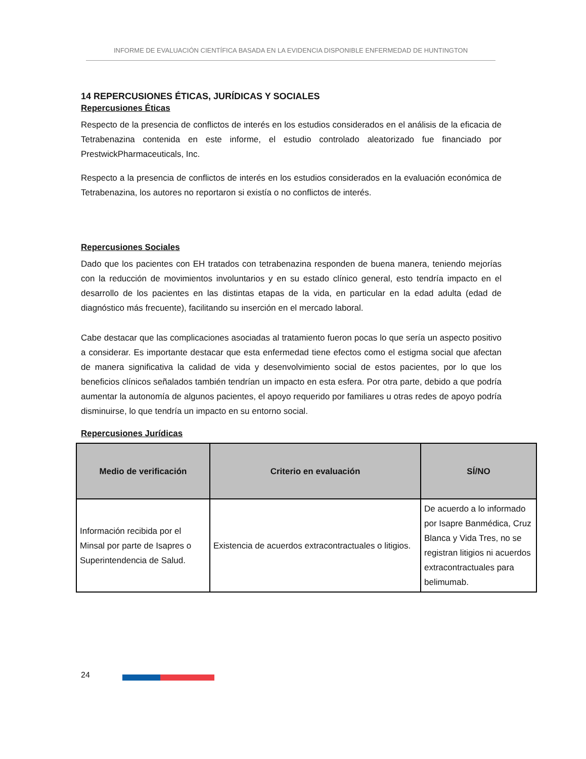INFORME DE EVALUACIÓN CIENTÍFICA BASADA EN LA EVIDENCIA DISPONIBLE ENFERMEDAD DE HUNTINGTON
14 REPERCUSIONES ÉTICAS, JURÍDICAS Y SOCIALES
Repercusiones Éticas
Respecto de la presencia de conflictos de interés en los estudios considerados en el análisis de la eficacia de Tetrabenazina contenida en este informe, el estudio controlado aleatorizado fue financiado por PrestwickPharmaceuticals, Inc.
Respecto a la presencia de conflictos de interés en los estudios considerados en la evaluación económica de Tetrabenazina, los autores no reportaron si existía o no conflictos de interés.
Repercusiones Sociales
Dado que los pacientes con EH tratados con tetrabenazina responden de buena manera, teniendo mejorías con la reducción de movimientos involuntarios y en su estado clínico general, esto tendría impacto en el desarrollo de los pacientes en las distintas etapas de la vida, en particular en la edad adulta (edad de diagnóstico más frecuente), facilitando su inserción en el mercado laboral.
Cabe destacar que las complicaciones asociadas al tratamiento fueron pocas lo que sería un aspecto positivo a considerar. Es importante destacar que esta enfermedad tiene efectos como el estigma social que afectan de manera significativa la calidad de vida y desenvolvimiento social de estos pacientes, por lo que los beneficios clínicos señalados también tendrían un impacto en esta esfera. Por otra parte, debido a que podría aumentar la autonomía de algunos pacientes, el apoyo requerido por familiares u otras redes de apoyo podría disminuirse, lo que tendría un impacto en su entorno social.
Repercusiones Jurídicas
| Medio de verificación | Criterio en evaluación | SÍ/NO |
| --- | --- | --- |
| Información recibida por el Minsal por parte de Isapres o Superintendencia de Salud. | Existencia de acuerdos extracontractuales o litigios. | De acuerdo a lo informado por Isapre Banmédica, Cruz Blanca y Vida Tres, no se registran litigios ni acuerdos extracontractuales para belimumab. |
24